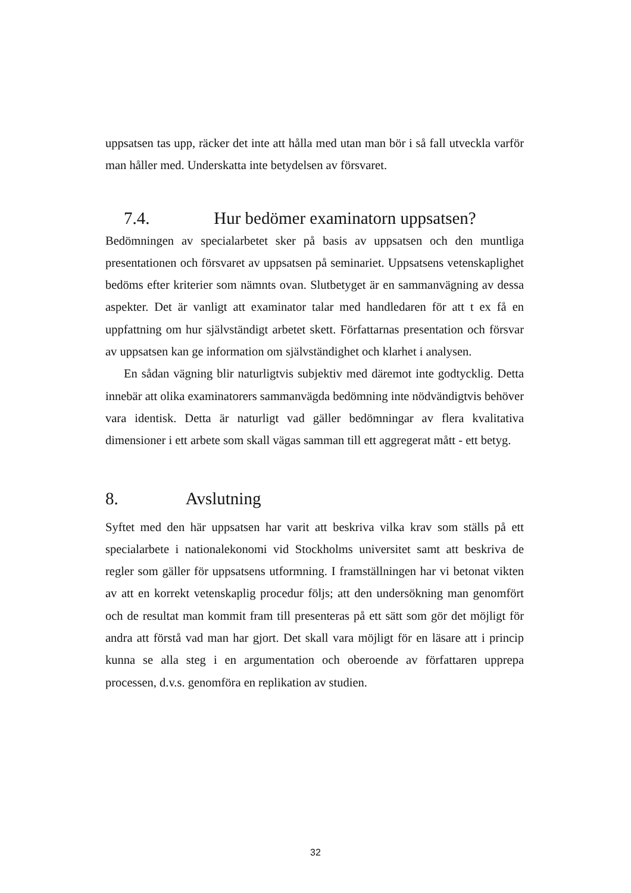uppsatsen tas upp, räcker det inte att hålla med utan man bör i så fall utveckla varför man håller med. Underskatta inte betydelsen av försvaret.
7.4. Hur bedömer examinatorn uppsatsen?
Bedömningen av specialarbetet sker på basis av uppsatsen och den muntliga presentationen och försvaret av uppsatsen på seminariet. Uppsatsens vetenskaplighet bedöms efter kriterier som nämnts ovan. Slutbetyget är en sammanvägning av dessa aspekter. Det är vanligt att examinator talar med handledaren för att t ex få en uppfattning om hur självständigt arbetet skett. Författarnas presentation och försvar av uppsatsen kan ge information om självständighet och klarhet i analysen.
En sådan vägning blir naturligtvis subjektiv med däremot inte godtycklig. Detta innebär att olika examinatorers sammanvägda bedömning inte nödvändigtvis behöver vara identisk. Detta är naturligt vad gäller bedömningar av flera kvalitativa dimensioner i ett arbete som skall vägas samman till ett aggregerat mått - ett betyg.
8. Avslutning
Syftet med den här uppsatsen har varit att beskriva vilka krav som ställs på ett specialarbete i nationalekonomi vid Stockholms universitet samt att beskriva de regler som gäller för uppsatsens utformning. I framställningen har vi betonat vikten av att en korrekt vetenskaplig procedur följs; att den undersökning man genomfört och de resultat man kommit fram till presenteras på ett sätt som gör det möjligt för andra att förstå vad man har gjort. Det skall vara möjligt för en läsare att i princip kunna se alla steg i en argumentation och oberoende av författaren upprepa processen, d.v.s. genomföra en replikation av studien.
32